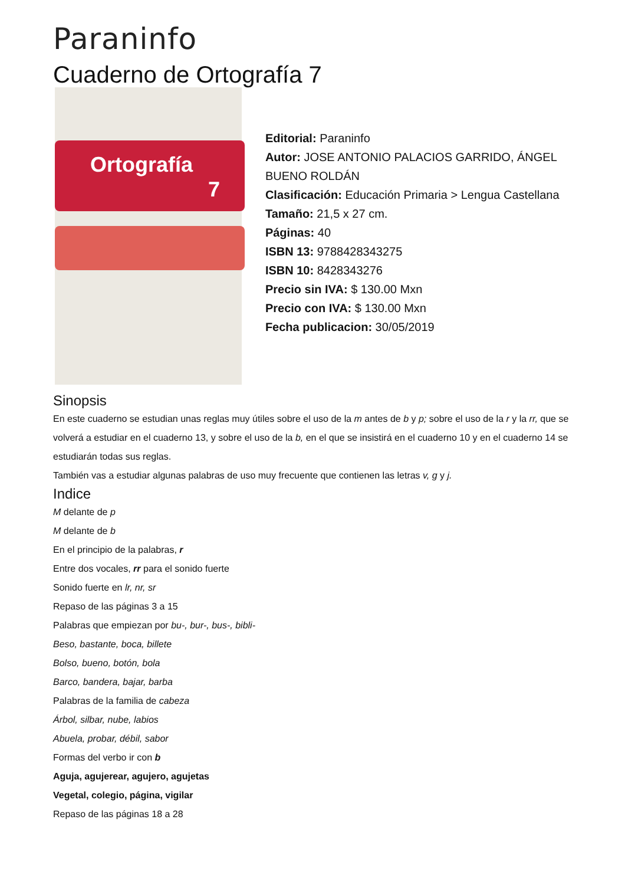Paraninfo
Cuaderno de Ortografía 7
Ortografía
7
Editorial: Paraninfo
Autor: JOSE ANTONIO PALACIOS GARRIDO, ÁNGEL BUENO ROLDÁN
Clasificación: Educación Primaria > Lengua Castellana
Tamaño: 21,5 x 27 cm.
Páginas: 40
ISBN 13: 9788428343275
ISBN 10: 8428343276
Precio sin IVA: $ 130.00 Mxn
Precio con IVA: $ 130.00 Mxn
Fecha publicacion: 30/05/2019
Sinopsis
En este cuaderno se estudian unas reglas muy útiles sobre el uso de la m antes de b y p; sobre el uso de la r y la rr, que se volverá a estudiar en el cuaderno 13, y sobre el uso de la b, en el que se insistirá en el cuaderno 10 y en el cuaderno 14 se estudiarán todas sus reglas.
También vas a estudiar algunas palabras de uso muy frecuente que contienen las letras v, g y j.
Indice
M delante de p
M delante de b
En el principio de la palabras, r
Entre dos vocales, rr para el sonido fuerte
Sonido fuerte en lr, nr, sr
Repaso de las páginas 3 a 15
Palabras que empiezan por bu-, bur-, bus-, bibli-
Beso, bastante, boca, billete
Bolso, bueno, botón, bola
Barco, bandera, bajar, barba
Palabras de la familia de cabeza
Árbol, silbar, nube, labios
Abuela, probar, débil, sabor
Formas del verbo ir con b
Aguja, agujerear, agujero, agujetas
Vegetal, colegio, página, vigilar
Repaso de las páginas 18 a 28